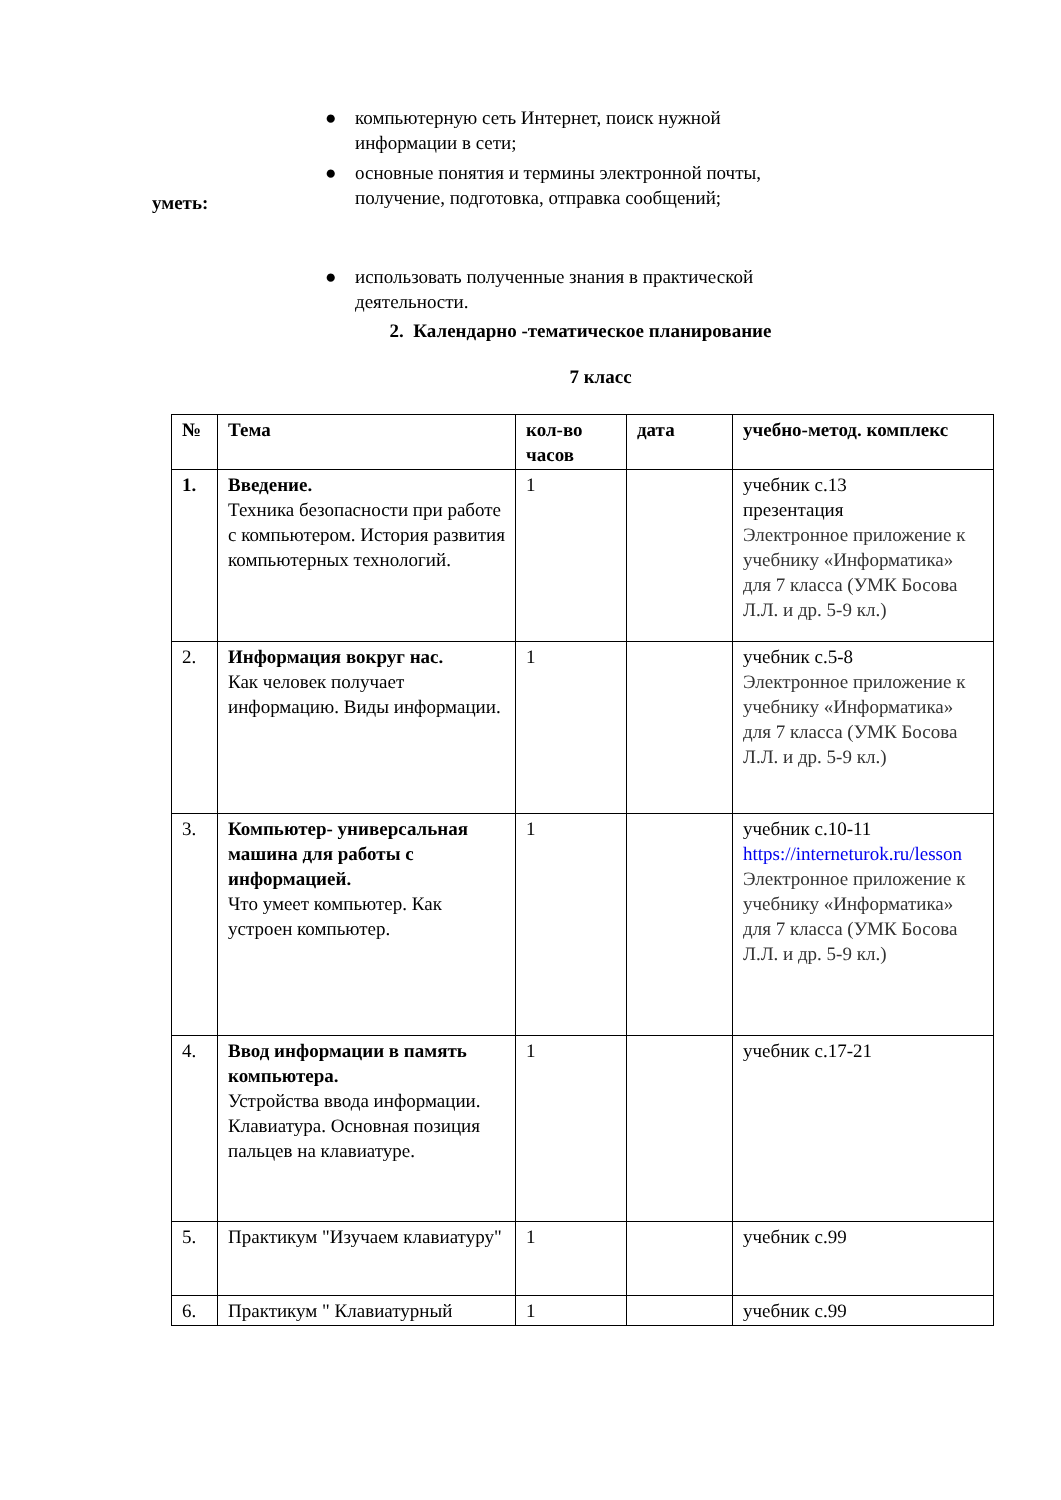● компьютерную сеть Интернет, поиск нужной информации в сети;
● основные понятия и термины электронной почты, получение, подготовка, отправка сообщений;
уметь:
● использовать полученные знания в практической деятельности.
2. Календарно -тематическое планирование
7 класс
| № | Тема | кол-во часов | дата | учебно-метод. комплекс |
| --- | --- | --- | --- | --- |
| 1. | Введение. Техника безопасности при работе с компьютером. История развития компьютерных технологий. | 1 | | учебник с.13 презентация Электронное приложение к учебнику «Информатика» для 7 класса (УМК Босова Л.Л. и др. 5-9 кл.) |
| 2. | Информация вокруг нас. Как человек получает информацию. Виды информации. | 1 | | учебник с.5-8 Электронное приложение к учебнику «Информатика» для 7 класса (УМК Босова Л.Л. и др. 5-9 кл.) |
| 3. | Компьютер- универсальная машина для работы с информацией. Что умеет компьютер. Как устроен компьютер. | 1 | | учебник с.10-11 https://interneturok.ru/lesson Электронное приложение к учебнику «Информатика» для 7 класса (УМК Босова Л.Л. и др. 5-9 кл.) |
| 4. | Ввод информации в память компьютера. Устройства ввода информации. Клавиатура. Основная позиция пальцев на клавиатуре. | 1 | | учебник с.17-21 |
| 5. | Практикум "Изучаем клавиатуру" | 1 | | учебник с.99 |
| 6. | Практикум " Клавиатурный | 1 | | учебник с.99 |